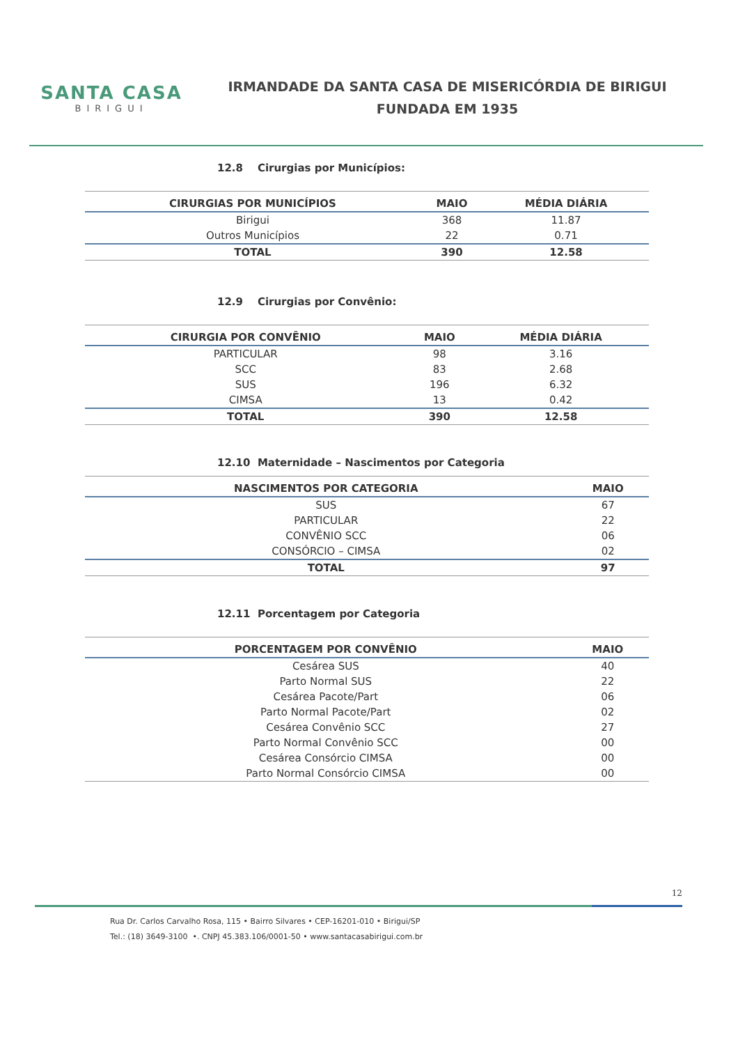SANTA CASA
BIRIGUI
IRMANDADE DA SANTA CASA DE MISERICÓRDIA DE BIRIGUI
FUNDADA EM 1935
12.8 Cirurgias por Municípios:
| CIRURGIAS POR MUNICÍPIOS | MAIO | MÉDIA DIÁRIA |
| --- | --- | --- |
| Birigui | 368 | 11.87 |
| Outros Municípios | 22 | 0.71 |
| TOTAL | 390 | 12.58 |
12.9 Cirurgias por Convênio:
| CIRURGIA POR CONVÊNIO | MAIO | MÉDIA DIÁRIA |
| --- | --- | --- |
| PARTICULAR | 98 | 3.16 |
| SCC | 83 | 2.68 |
| SUS | 196 | 6.32 |
| CIMSA | 13 | 0.42 |
| TOTAL | 390 | 12.58 |
12.10 Maternidade – Nascimentos por Categoria
| NASCIMENTOS POR CATEGORIA | MAIO |
| --- | --- |
| SUS | 67 |
| PARTICULAR | 22 |
| CONVÊNIO SCC | 06 |
| CONSÓRCIO – CIMSA | 02 |
| TOTAL | 97 |
12.11 Porcentagem por Categoria
| PORCENTAGEM POR CONVÊNIO | MAIO |
| --- | --- |
| Cesárea SUS | 40 |
| Parto Normal SUS | 22 |
| Cesárea Pacote/Part | 06 |
| Parto Normal Pacote/Part | 02 |
| Cesárea Convênio SCC | 27 |
| Parto Normal Convênio SCC | 00 |
| Cesárea Consórcio CIMSA | 00 |
| Parto Normal Consórcio CIMSA | 00 |
12
Rua Dr. Carlos Carvalho Rosa, 115 • Bairro Silvares • CEP-16201-010 • Birigui/SP
Tel.: (18) 3649-3100 •. CNPJ 45.383.106/0001-50 • www.santacasabirigui.com.br